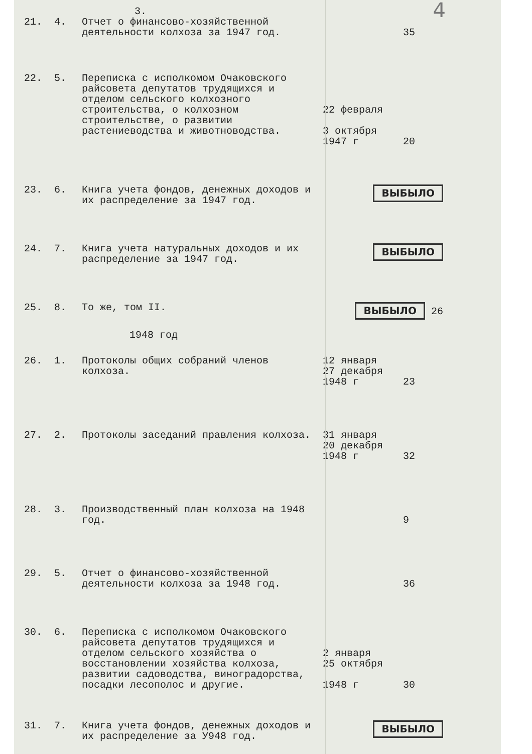3.
4
| 21. | 4. | Отчет о финансово-хозяйственной деятельности колхоза за 1947 год. | | 35 |
| 22. | 5. | Переписка с исполкомом Очаковского райсовета депутатов трудящихся и отделом сельского колхозного строительства, о колхозном строительстве, о развитии растениеводства и животноводства. | 22 февраля 3 октября 1947 г | 20 |
| 23. | 6. | Книга учета фондов, денежных доходов и их распределение за 1947 год. | ВЫБЫЛО | |
| 24. | 7. | Книга учета натуральных доходов и их распределение за 1947 год. | ВЫБЫЛО | |
| 25. | 8. | То же, том II. | ВЫБЫЛО 26 | |
| 1948 год | | | | |
| 26. | 1. | Протоколы общих собраний членов колхоза. | 12 января 27 декабря 1948 г | 23 |
| 27. | 2. | Протоколы заседаний правления колхоза. | 31 января 20 декабря 1948 г | 32 |
| 28. | 3. | Производственный план колхоза на 1948 год. | | 9 |
| 29. | 5. | Отчет о финансово-хозяйственной деятельности колхоза за 1948 год. | | 36 |
| 30. | 6. | Переписка с исполкомом Очаковского райсовета депутатов трудящихся и отделом сельского хозяйства о восстановлении хозяйства колхоза, развитии садоводства, виноградорства, посадки лесополос и другие. | 2 января 25 октября 1948 г | 30 |
| 31. | 7. | Книга учета фондов, денежных доходов и их распределение за У948 год. | ВЫБЫЛО | |